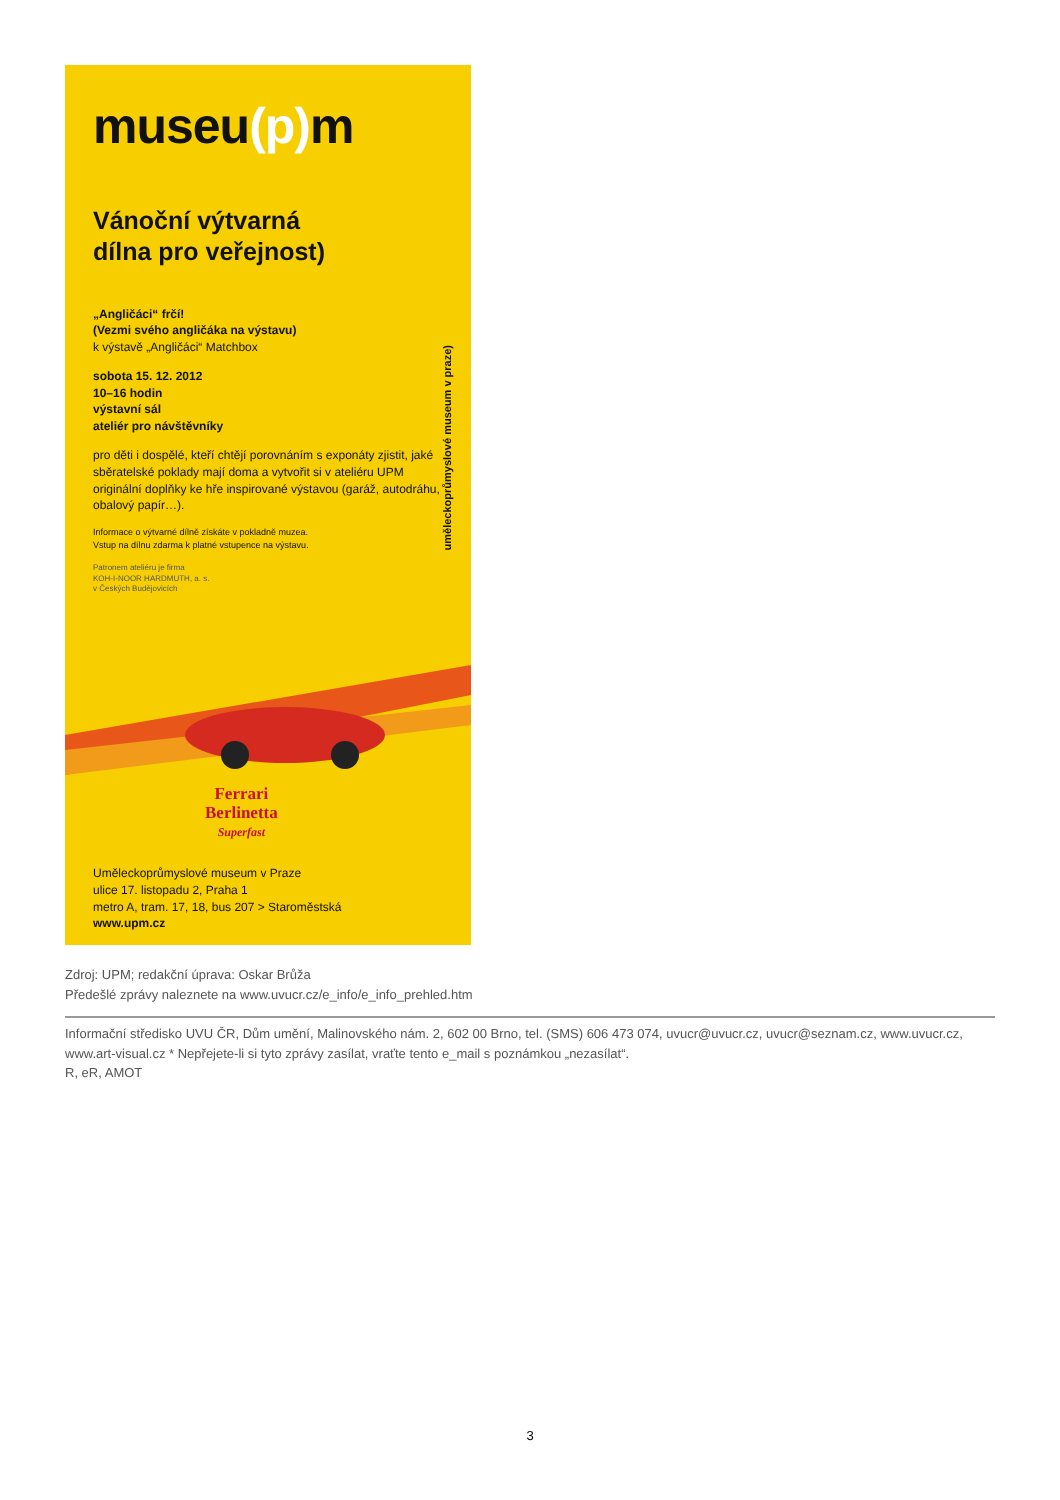museu(p) m
Vánoční výtvarná
dílna pro veřejnost)
„Angličáci“ frčí!
(Vezmi svého angličáka na výstavu)
k výstavě „Angličáci“ Matchbox
sobota 15. 12. 2012
10–16 hodin
výstavní sál
ateliér pro návštěvníky
pro děti i dospělé, kteří chtějí porovnáním s exponáty zjistit, jaké sběratelské poklady mají doma a vytvořit si v ateliéru UPM originální doplňky ke hře inspirované výstavou (garáž, autodráhu, obalový papír…).
Informace o výtvarné dílně získáte v pokladně muzea.
Vstup na dílnu zdarma k platné vstupence na výstavu.
Patronem ateliéru je firma
KOH-I-NOOR HARDMUTH, a. s.
v Českých Budějovicích
uměleckoprůmyslové museum v praze)
Ferrari
Berlinetta
Superfast
Uměleckoprůmyslové museum v Praze
ulice 17. listopadu 2, Praha 1
metro A, tram. 17, 18, bus 207 > Staroměstská
www.upm.cz
Zdroj: UPM; redakční úprava: Oskar Brůža
Předešlé zprávy naleznete na www.uvucr.cz/e_info/e_info_prehled.htm
Informační středisko UVU ČR, Dům umění, Malinovského nám. 2, 602 00 Brno, tel. (SMS) 606 473 074, uvucr@uvucr.cz, uvucr@seznam.cz, www.uvucr.cz, www.art-visual.cz * Nepřejete-li si tyto zprávy zasílat, vraťte tento e_mail s poznámkou „nezasílat“.
R, eR, AMOT
3